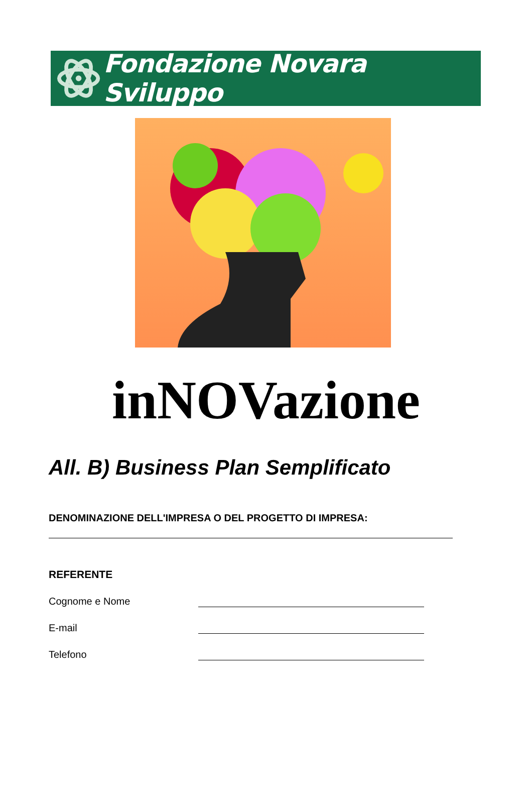Fondazione Novara Sviluppo
inNOVazione
All. B) Business Plan Semplificato
DENOMINAZIONE DELL'IMPRESA O DEL PROGETTO DI IMPRESA:
REFERENTE
Cognome e Nome
E-mail
Telefono